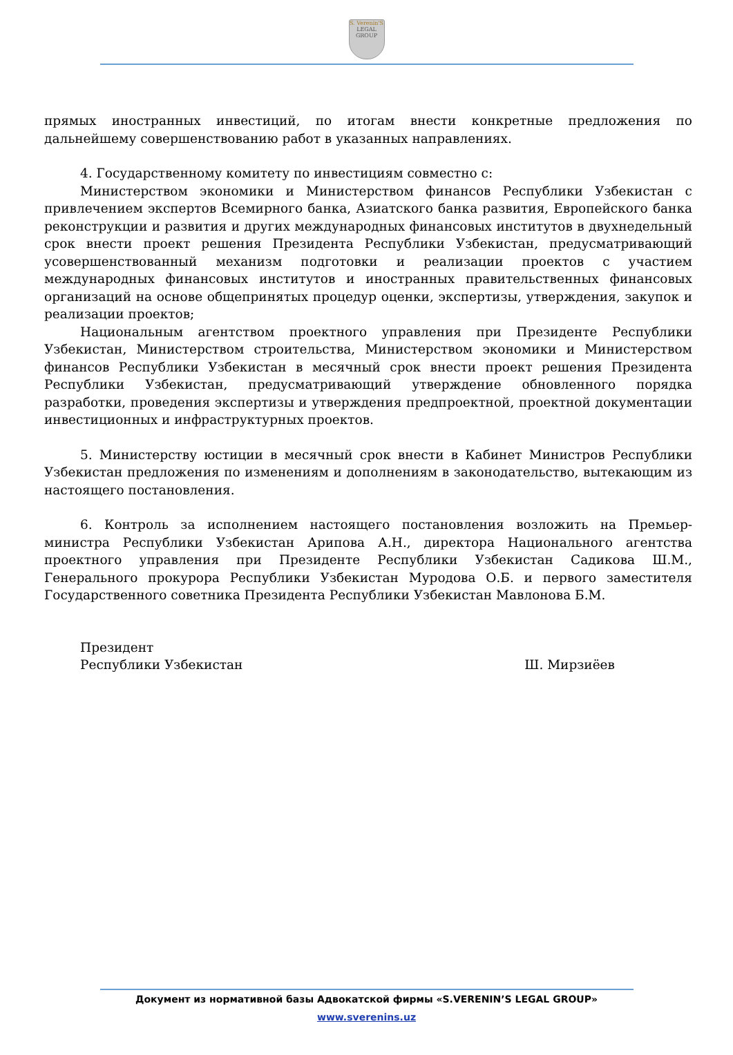S. Verenin'S
LEGAL GROUP
прямых иностранных инвестиций, по итогам внести конкретные предложения по дальнейшему совершенствованию работ в указанных направлениях.
4. Государственному комитету по инвестициям совместно с:
Министерством экономики и Министерством финансов Республики Узбекистан с привлечением экспертов Всемирного банка, Азиатского банка развития, Европейского банка реконструкции и развития и других международных финансовых институтов в двухнедельный срок внести проект решения Президента Республики Узбекистан, предусматривающий усовершенствованный механизм подготовки и реализации проектов с участием международных финансовых институтов и иностранных правительственных финансовых организаций на основе общепринятых процедур оценки, экспертизы, утверждения, закупок и реализации проектов;
Национальным агентством проектного управления при Президенте Республики Узбекистан, Министерством строительства, Министерством экономики и Министерством финансов Республики Узбекистан в месячный срок внести проект решения Президента Республики Узбекистан, предусматривающий утверждение обновленного порядка разработки, проведения экспертизы и утверждения предпроектной, проектной документации инвестиционных и инфраструктурных проектов.
5. Министерству юстиции в месячный срок внести в Кабинет Министров Республики Узбекистан предложения по изменениям и дополнениям в законодательство, вытекающим из настоящего постановления.
6. Контроль за исполнением настоящего постановления возложить на Премьер-министра Республики Узбекистан Арипова А.Н., директора Национального агентства проектного управления при Президенте Республики Узбекистан Садикова Ш.М., Генерального прокурора Республики Узбекистан Муродова О.Б. и первого заместителя Государственного советника Президента Республики Узбекистан Мавлонова Б.М.
Президент
Республики Узбекистан
Ш. Мирзиёев
Документ из нормативной базы Адвокатской фирмы «S.VERENIN’S LEGAL GROUP»
www.sverenins.uz